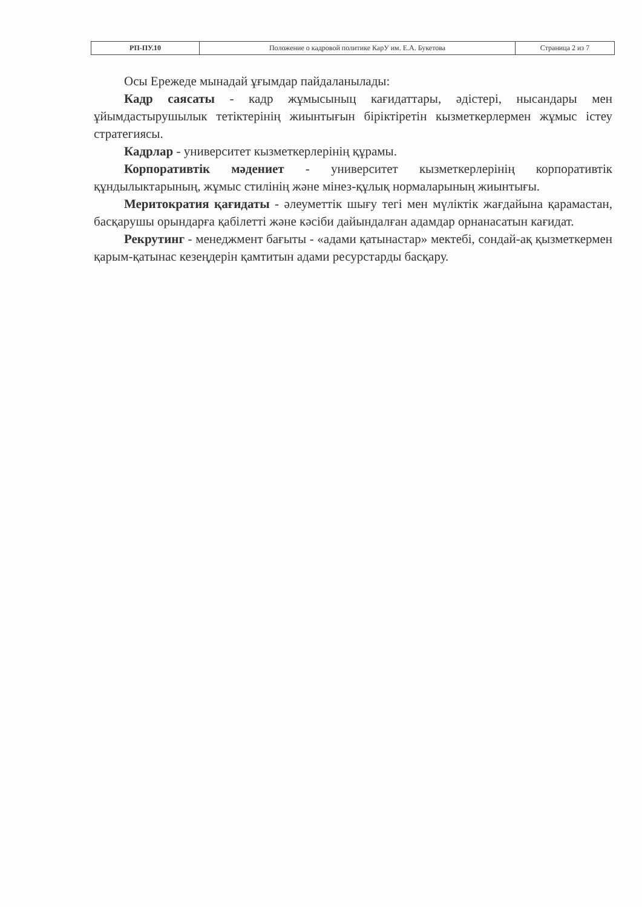| РП-ПУ.10 | Положение о кадровой политике КарУ им. Е.А. Букетова | Страница 2 из 7 |
Осы Ережеде мынадай ұғымдар пайдаланылады:
Кадр саясаты - кадр жұмысыныц кағидаттары, әдістері, нысандары мен ұйымдастырушылык тетіктерінің жиынтығын біріктіретін кызметкерлермен жұмыс істеу стратегиясы.
Кадрлар - университет кызметкерлерінің құрамы.
Корпоративтік мәдениет - университет кызметкерлерінің корпоративтік құндылыктарының, жұмыс стилінің және мінез-құлық нормаларының жиынтығы.
Меритократия қағидаты - әлеуметтік шығу тегі мен мүліктік жағдайына қарамастан, басқарушы орындарға қабілетті және кәсіби дайындалған адамдар орнанасатын кағидат.
Рекрутинг - менеджмент бағыты - «адами қатынастар» мектебі, сондай-ақ қызметкермен қарым-қатынас кезеңдерін қамтитын адами ресурстарды басқару.